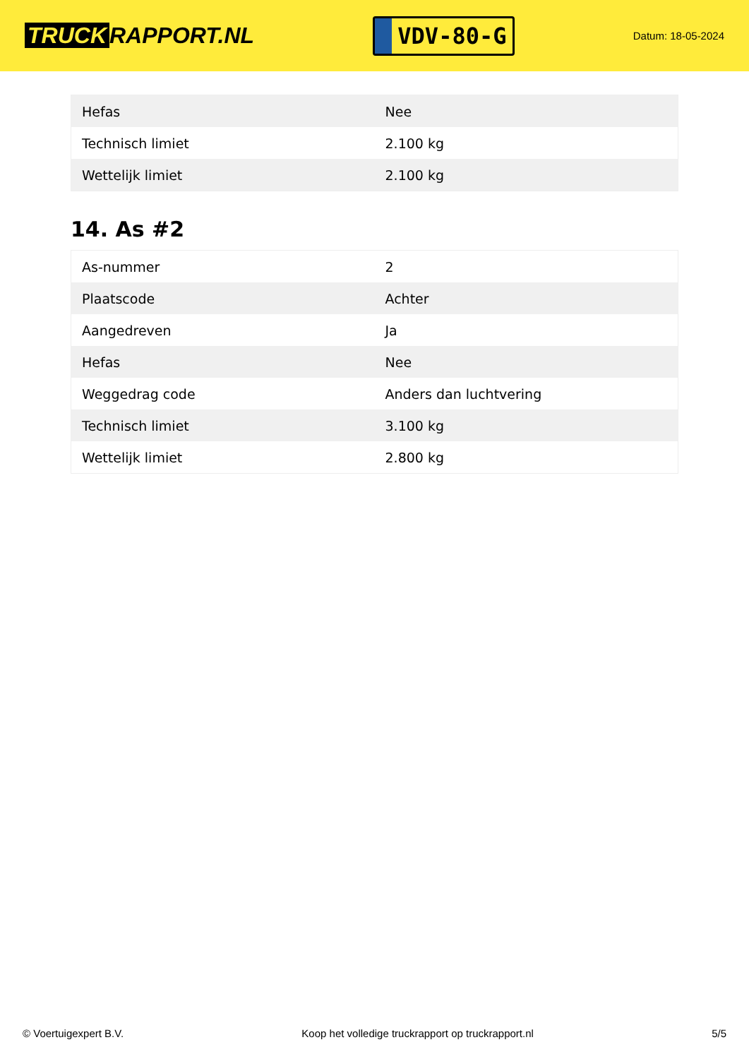TRUCK RAPPORT.NL
VDV-80-G
Datum: 18-05-2024
| Hefas | Nee |
| Technisch limiet | 2.100 kg |
| Wettelijk limiet | 2.100 kg |
14. As #2
| As-nummer | 2 |
| Plaatscode | Achter |
| Aangedreven | Ja |
| Hefas | Nee |
| Weggedrag code | Anders dan luchtvering |
| Technisch limiet | 3.100 kg |
| Wettelijk limiet | 2.800 kg |
© Voertuigexpert B.V. Koop het volledige truckrapport op truckrapport.nl 5/5